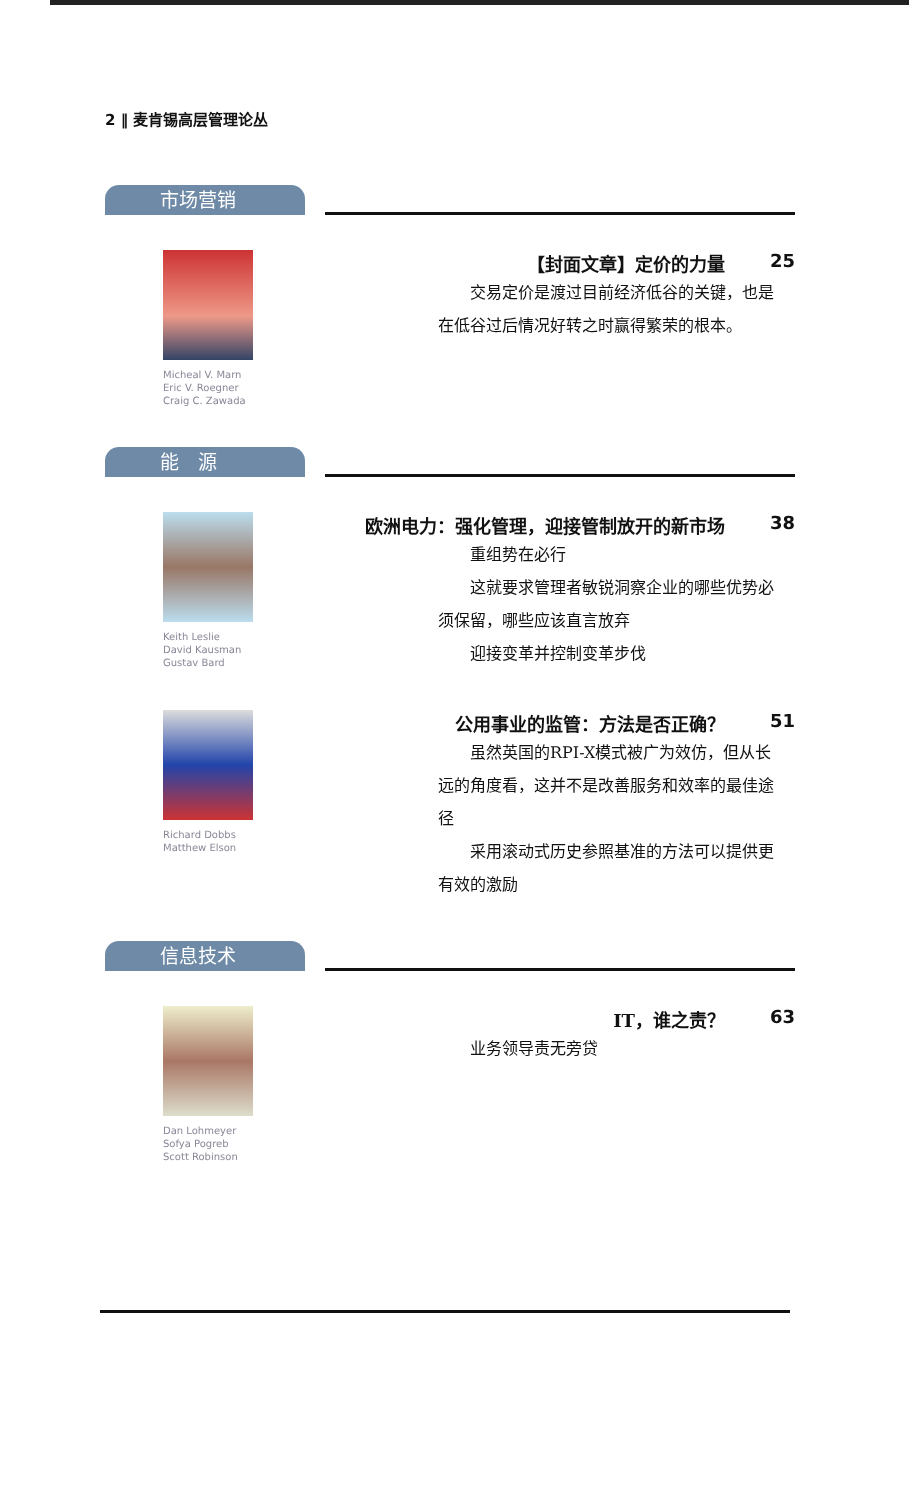2 ‖ 麦肯锡高层管理论丛
市场营销
Micheal V. Marn
Eric V. Roegner
Craig C. Zawada
【封面文章】定价的力量 25
交易定价是渡过目前经济低谷的关键，也是在低谷过后情况好转之时赢得繁荣的根本。
能　源
Keith Leslie
David Kausman
Gustav Bard
欧洲电力：强化管理，迎接管制放开的新市场 38
重组势在必行
这就要求管理者敏锐洞察企业的哪些优势必须保留，哪些应该直言放弃
迎接变革并控制变革步伐
Richard Dobbs
Matthew Elson
公用事业的监管：方法是否正确？ 51
虽然英国的RPI-X模式被广为效仿，但从长远的角度看，这并不是改善服务和效率的最佳途径
采用滚动式历史参照基准的方法可以提供更有效的激励
信息技术
Dan Lohmeyer
Sofya Pogreb
Scott Robinson
IT，谁之责？ 63
业务领导责无旁贷